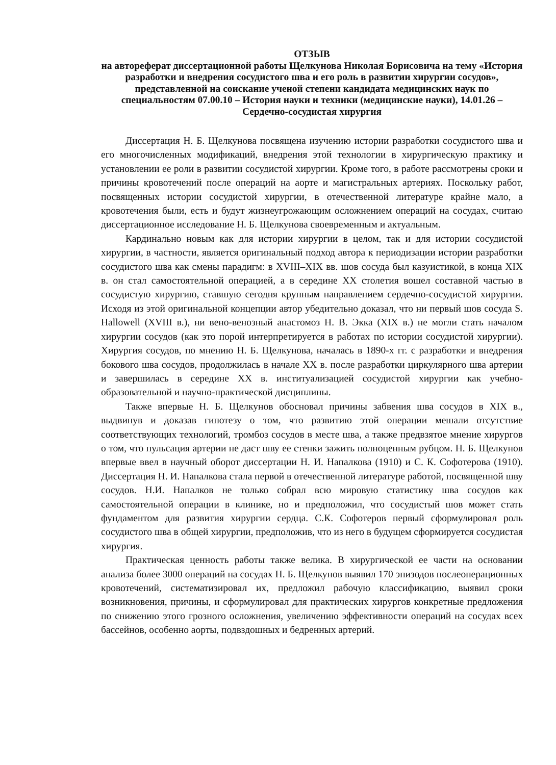ОТЗЫВ
на автореферат диссертационной работы Щелкунова Николая Борисовича на тему «История разработки и внедрения сосудистого шва и его роль в развитии хирургии сосудов», представленной на соискание ученой степени кандидата медицинских наук по специальностям 07.00.10 – История науки и техники (медицинские науки), 14.01.26 – Сердечно-сосудистая хирургия
Диссертация Н. Б. Щелкунова посвящена изучению истории разработки сосудистого шва и его многочисленных модификаций, внедрения этой технологии в хирургическую практику и установлении ее роли в развитии сосудистой хирургии. Кроме того, в работе рассмотрены сроки и причины кровотечений после операций на аорте и магистральных артериях. Поскольку работ, посвященных истории сосудистой хирургии, в отечественной литературе крайне мало, а кровотечения были, есть и будут жизнеугрожающим осложнением операций на сосудах, считаю диссертационное исследование Н. Б. Щелкунова своевременным и актуальным.
Кардинально новым как для истории хирургии в целом, так и для истории сосудистой хирургии, в частности, является оригинальный подход автора к периодизации истории разработки сосудистого шва как смены парадигм: в XVIII–XIX вв. шов сосуда был казуистикой, в конца XIX в. он стал самостоятельной операцией, а в середине XX столетия вошел составной частью в сосудистую хирургию, ставшую сегодня крупным направлением сердечно-сосудистой хирургии. Исходя из этой оригинальной концепции автор убедительно доказал, что ни первый шов сосуда S. Hallowell (XVIII в.), ни вено-венозный анастомоз Н. В. Экка (XIX в.) не могли стать началом хирургии сосудов (как это порой интерпретируется в работах по истории сосудистой хирургии). Хирургия сосудов, по мнению Н. Б. Щелкунова, началась в 1890-х гг. с разработки и внедрения бокового шва сосудов, продолжилась в начале XX в. после разработки циркулярного шва артерии и завершилась в середине XX в. институализацией сосудистой хирургии как учебно-образовательной и научно-практической дисциплины.
Также впервые Н. Б. Щелкунов обосновал причины забвения шва сосудов в XIX в., выдвинув и доказав гипотезу о том, что развитию этой операции мешали отсутствие соответствующих технологий, тромбоз сосудов в месте шва, а также предвзятое мнение хирургов о том, что пульсация артерии не даст шву ее стенки зажить полноценным рубцом. Н. Б. Щелкунов впервые ввел в научный оборот диссертации Н. И. Напалкова (1910) и С. К. Софотерова (1910). Диссертация Н. И. Напалкова стала первой в отечественной литературе работой, посвященной шву сосудов. Н.И. Напалков не только собрал всю мировую статистику шва сосудов как самостоятельной операции в клинике, но и предположил, что сосудистый шов может стать фундаментом для развития хирургии сердца. С.К. Софотеров первый сформулировал роль сосудистого шва в общей хирургии, предположив, что из него в будущем сформируется сосудистая хирургия.
Практическая ценность работы также велика. В хирургической ее части на основании анализа более 3000 операций на сосудах Н. Б. Щелкунов выявил 170 эпизодов послеоперационных кровотечений, систематизировал их, предложил рабочую классификацию, выявил сроки возникновения, причины, и сформулировал для практических хирургов конкретные предложения по снижению этого грозного осложнения, увеличению эффективности операций на сосудах всех бассейнов, особенно аорты, подвздошных и бедренных артерий.